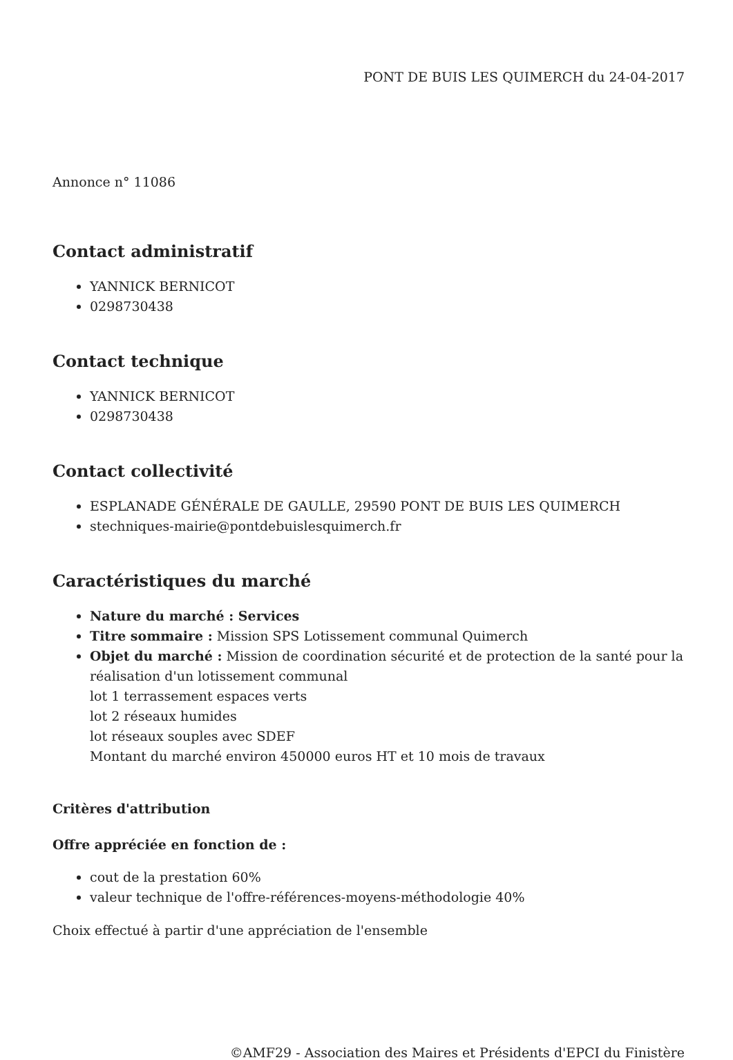PONT DE BUIS LES QUIMERCH du 24-04-2017
Annonce n° 11086
Contact administratif
YANNICK BERNICOT
0298730438
Contact technique
YANNICK BERNICOT
0298730438
Contact collectivité
ESPLANADE GÉNÉRALE DE GAULLE, 29590 PONT DE BUIS LES QUIMERCH
stechniques-mairie@pontdebuislesquimerch.fr
Caractéristiques du marché
Nature du marché : Services
Titre sommaire : Mission SPS Lotissement communal Quimerch
Objet du marché : Mission de coordination sécurité et de protection de la santé pour la réalisation d'un lotissement communal
lot 1 terrassement espaces verts
lot 2 réseaux humides
lot réseaux souples avec SDEF
Montant du marché environ 450000 euros HT et 10 mois de travaux
Critères d'attribution
Offre appréciée en fonction de :
cout de la prestation 60%
valeur technique de l'offre-références-moyens-méthodologie 40%
Choix effectué à partir d'une appréciation de l'ensemble
©AMF29 - Association des Maires et Présidents d'EPCI du Finistère